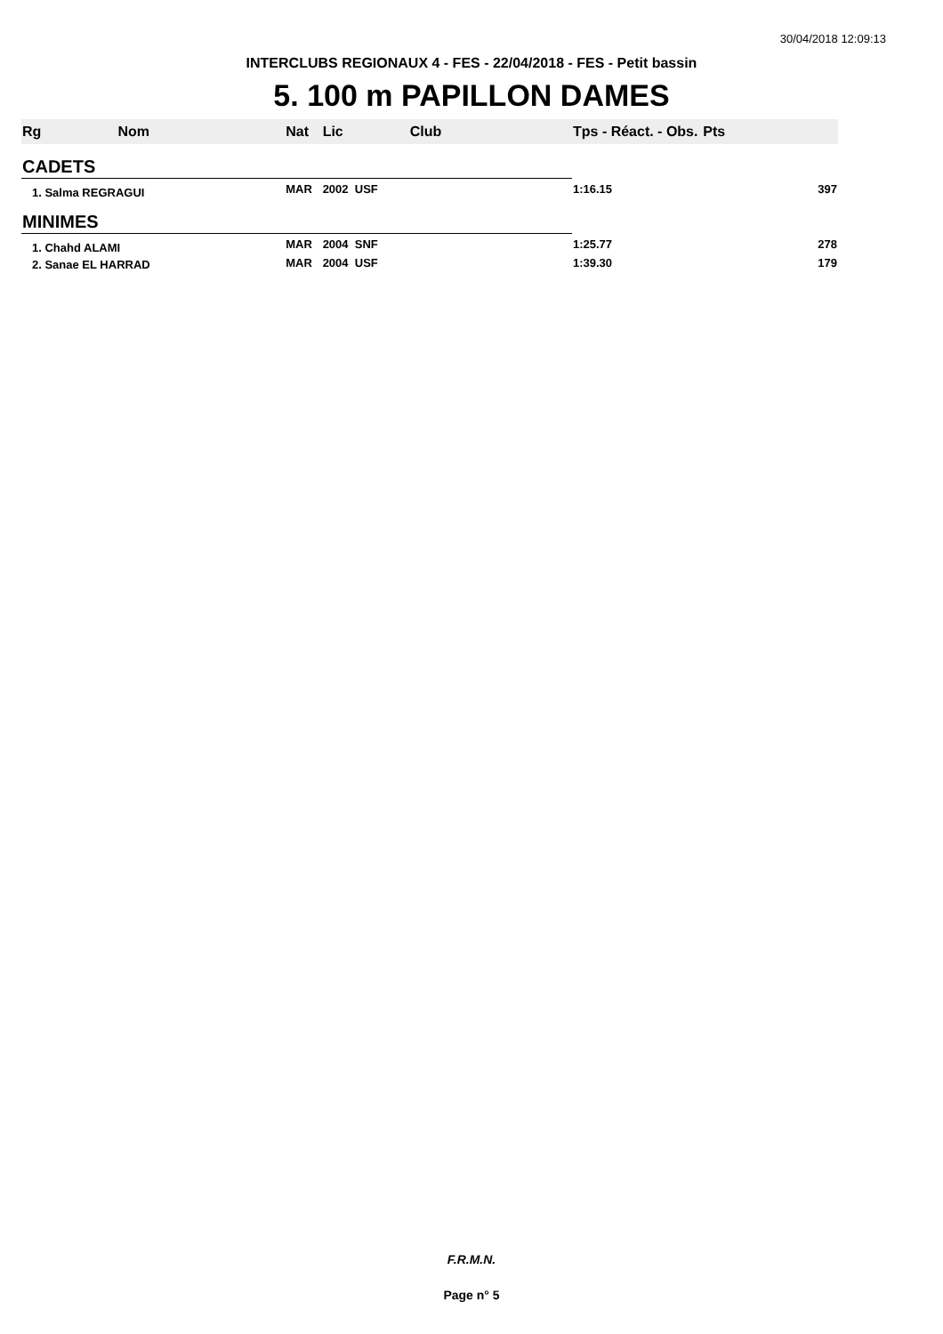30/04/2018 12:09:13
INTERCLUBS REGIONAUX 4 - FES - 22/04/2018 - FES - Petit bassin
5. 100 m PAPILLON DAMES
| Rg | Nom | Nat | Lic | Club | Tps - Réact. - Obs. | Pts |
| --- | --- | --- | --- | --- | --- | --- |
| CADETS | | | | | | |
| 1. Salma REGRAGUI | | MAR | 2002 USF | | 1:16.15 | 397 |
| MINIMES | | | | | | |
| 1. Chahd ALAMI | | MAR | 2004 SNF | | 1:25.77 | 278 |
| 2. Sanae EL HARRAD | | MAR | 2004 USF | | 1:39.30 | 179 |
F.R.M.N.
Page n° 5